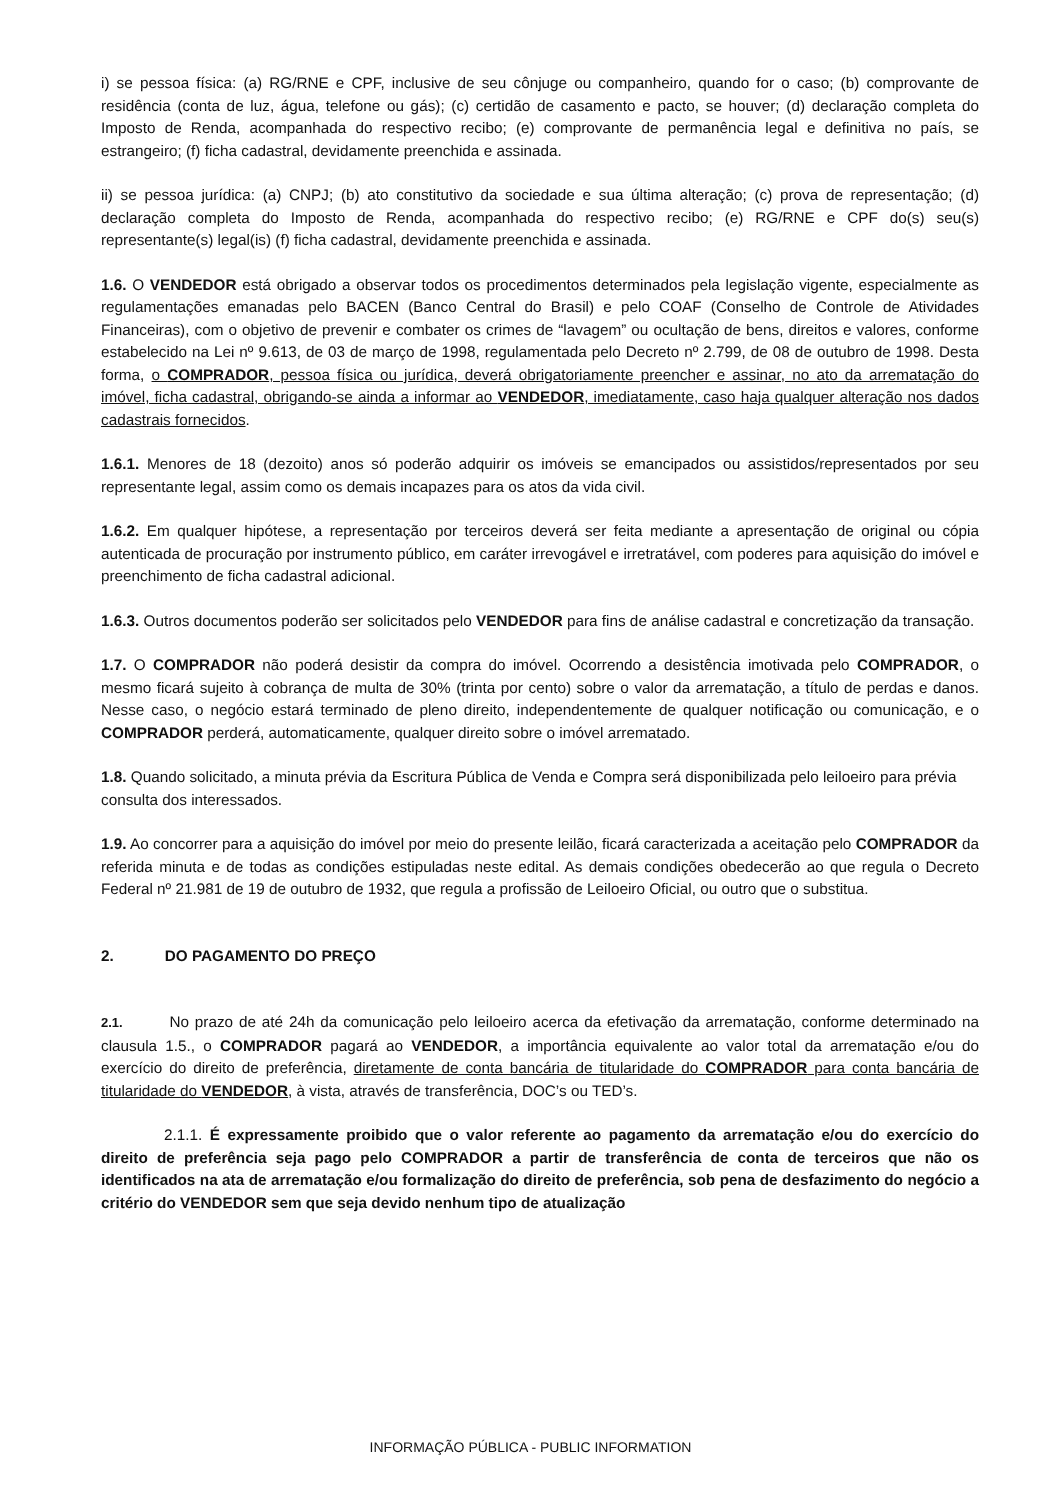i) se pessoa física: (a) RG/RNE e CPF, inclusive de seu cônjuge ou companheiro, quando for o caso; (b) comprovante de residência (conta de luz, água, telefone ou gás); (c) certidão de casamento e pacto, se houver; (d) declaração completa do Imposto de Renda, acompanhada do respectivo recibo; (e) comprovante de permanência legal e definitiva no país, se estrangeiro; (f) ficha cadastral, devidamente preenchida e assinada.
ii) se pessoa jurídica: (a) CNPJ; (b) ato constitutivo da sociedade e sua última alteração; (c) prova de representação; (d) declaração completa do Imposto de Renda, acompanhada do respectivo recibo; (e) RG/RNE e CPF do(s) seu(s) representante(s) legal(is) (f) ficha cadastral, devidamente preenchida e assinada.
1.6. O VENDEDOR está obrigado a observar todos os procedimentos determinados pela legislação vigente, especialmente as regulamentações emanadas pelo BACEN (Banco Central do Brasil) e pelo COAF (Conselho de Controle de Atividades Financeiras), com o objetivo de prevenir e combater os crimes de “lavagem” ou ocultação de bens, direitos e valores, conforme estabelecido na Lei nº 9.613, de 03 de março de 1998, regulamentada pelo Decreto nº 2.799, de 08 de outubro de 1998. Desta forma, o COMPRADOR, pessoa física ou jurídica, deverá obrigatoriamente preencher e assinar, no ato da arrematação do imóvel, ficha cadastral, obrigando-se ainda a informar ao VENDEDOR, imediatamente, caso haja qualquer alteração nos dados cadastrais fornecidos.
1.6.1. Menores de 18 (dezoito) anos só poderão adquirir os imóveis se emancipados ou assistidos/representados por seu representante legal, assim como os demais incapazes para os atos da vida civil.
1.6.2. Em qualquer hipótese, a representação por terceiros deverá ser feita mediante a apresentação de original ou cópia autenticada de procuração por instrumento público, em caráter irrevogável e irretratável, com poderes para aquisição do imóvel e preenchimento de ficha cadastral adicional.
1.6.3. Outros documentos poderão ser solicitados pelo VENDEDOR para fins de análise cadastral e concretização da transação.
1.7. O COMPRADOR não poderá desistir da compra do imóvel. Ocorrendo a desistência imotivada pelo COMPRADOR, o mesmo ficará sujeito à cobrança de multa de 30% (trinta por cento) sobre o valor da arrematação, a título de perdas e danos. Nesse caso, o negócio estará terminado de pleno direito, independentemente de qualquer notificação ou comunicação, e o COMPRADOR perderá, automaticamente, qualquer direito sobre o imóvel arrematado.
1.8. Quando solicitado, a minuta prévia da Escritura Pública de Venda e Compra será disponibilizada pelo leiloeiro para prévia consulta dos interessados.
1.9. Ao concorrer para a aquisição do imóvel por meio do presente leilão, ficará caracterizada a aceitação pelo COMPRADOR da referida minuta e de todas as condições estipuladas neste edital. As demais condições obedecerão ao que regula o Decreto Federal nº 21.981 de 19 de outubro de 1932, que regula a profissão de Leiloeiro Oficial, ou outro que o substitua.
2. DO PAGAMENTO DO PREÇO
2.1. No prazo de até 24h da comunicação pelo leiloeiro acerca da efetivação da arrematação, conforme determinado na clausula 1.5., o COMPRADOR pagará ao VENDEDOR, a importância equivalente ao valor total da arrematação e/ou do exercício do direito de preferência, diretamente de conta bancária de titularidade do COMPRADOR para conta bancária de titularidade do VENDEDOR, à vista, através de transferência, DOC’s ou TED’s.
2.1.1. É expressamente proibido que o valor referente ao pagamento da arrematação e/ou do exercício do direito de preferência seja pago pelo COMPRADOR a partir de transferência de conta de terceiros que não os identificados na ata de arrematação e/ou formalização do direito de preferência, sob pena de desfazimento do negócio a critério do VENDEDOR sem que seja devido nenhum tipo de atualização
INFORMAÇÃO PÚBLICA - PUBLIC INFORMATION